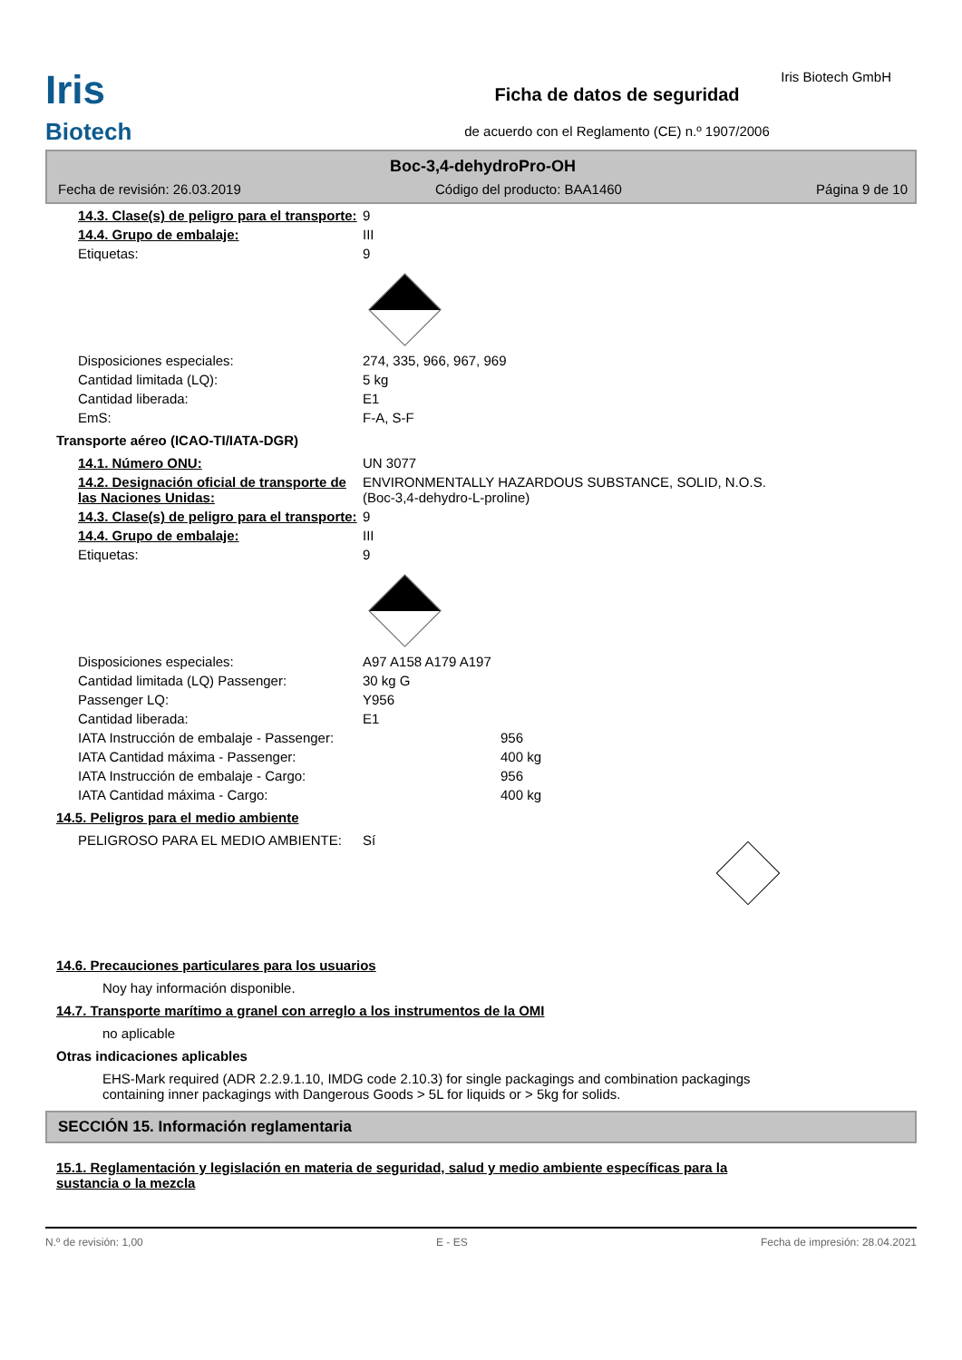Iris Biotech GmbH
Iris
Biotech
Ficha de datos de seguridad
de acuerdo con el Reglamento (CE) n.º 1907/2006
Boc-3,4-dehydroPro-OH
Fecha de revisión: 26.03.2019 Código del producto: BAA1460 Página 9 de 10
14.3. Clase(s) de peligro para el transporte:
9
14.4. Grupo de embalaje: III
Etiquetas: 9
Disposiciones especiales: 274, 335, 966, 967, 969
Cantidad limitada (LQ): 5 kg
Cantidad liberada: E1
EmS: F-A, S-F
Transporte aéreo (ICAO-TI/IATA-DGR)
14.1. Número ONU: UN 3077
14.2. Designación oficial de transporte de las Naciones Unidas:
ENVIRONMENTALLY HAZARDOUS SUBSTANCE, SOLID, N.O.S.
(Boc-3,4-dehydro-L-proline)
14.3. Clase(s) de peligro para el transporte:
9
14.4. Grupo de embalaje: III
Etiquetas: 9
Disposiciones especiales: A97 A158 A179 A197
Cantidad limitada (LQ) Passenger: 30 kg G
Passenger LQ: Y956
Cantidad liberada: E1
IATA Instrucción de embalaje - Passenger: 956
IATA Cantidad máxima - Passenger: 400 kg
IATA Instrucción de embalaje - Cargo: 956
IATA Cantidad máxima - Cargo: 400 kg
14.5. Peligros para el medio ambiente
PELIGROSO PARA EL MEDIO AMBIENTE: Sí
14.6. Precauciones particulares para los usuarios
Noy hay información disponible.
14.7. Transporte marítimo a granel con arreglo a los instrumentos de la OMI
no aplicable
Otras indicaciones aplicables
EHS-Mark required (ADR 2.2.9.1.10, IMDG code 2.10.3) for single packagings and combination packagings
containing inner packagings with Dangerous Goods > 5L for liquids or > 5kg for solids.
SECCIÓN 15. Información reglamentaria
15.1. Reglamentación y legislación en materia de seguridad, salud y medio ambiente específicas para la
sustancia o la mezcla
N.º de revisión: 1,00 E - ES Fecha de impresión: 28.04.2021